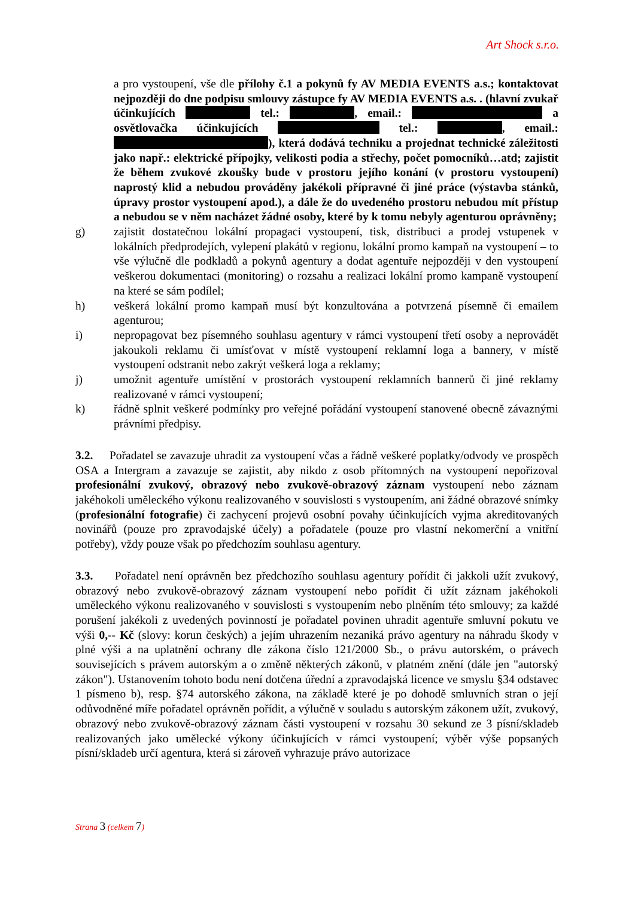Art Shock s.r.o.
a pro vystoupení, vše dle přílohy č.1 a pokynů fy AV MEDIA EVENTS a.s.; kontaktovat nejpozději do dne podpisu smlouvy zástupce fy AV MEDIA EVENTS a.s. . (hlavní zvukař účinkujících tel.: , email.: a osvětlovačka účinkujících tel.: , email.: ), která dodává techniku a projednat technické záležitosti jako např.: elektrické přípojky, velikosti podia a střechy, počet pomocníků…atd; zajistit že během zvukové zkoušky bude v prostoru jejího konání (v prostoru vystoupení) naprostý klid a nebudou prováděny jakékoli přípravné či jiné práce (výstavba stánků, úpravy prostor vystoupení apod.), a dále že do uvedeného prostoru nebudou mít přístup a nebudou se v něm nacházet žádné osoby, které by k tomu nebyly agenturou oprávněny;
g) zajistit dostatečnou lokální propagaci vystoupení, tisk, distribuci a prodej vstupenek v lokálních předprodejích, vylepení plakátů v regionu, lokální promo kampaň na vystoupení – to vše výlučně dle podkladů a pokynů agentury a dodat agentuře nejpozději v den vystoupení veškerou dokumentaci (monitoring) o rozsahu a realizaci lokální promo kampaně vystoupení na které se sám podílel;
h) veškerá lokální promo kampaň musí být konzultována a potvrzená písemně či emailem agenturou;
i) nepropagovat bez písemného souhlasu agentury v rámci vystoupení třetí osoby a neprovádět jakoukoli reklamu či umísťovat v místě vystoupení reklamní loga a bannery, v místě vystoupení odstranit nebo zakrýt veškerá loga a reklamy;
j) umožnit agentuře umístění v prostorách vystoupení reklamních bannerů či jiné reklamy realizované v rámci vystoupení;
k) řádně splnit veškeré podmínky pro veřejné pořádání vystoupení stanovené obecně závaznými právními předpisy.
3.2. Pořadatel se zavazuje uhradit za vystoupení včas a řádně veškeré poplatky/odvody ve prospěch OSA a Intergram a zavazuje se zajistit, aby nikdo z osob přítomných na vystoupení nepořizoval profesionální zvukový, obrazový nebo zvukově-obrazový záznam vystoupení nebo záznam jakéhokoli uměleckého výkonu realizovaného v souvislosti s vystoupením, ani žádné obrazové snímky (profesionální fotografie) či zachycení projevů osobní povahy účinkujících vyjma akreditovaných novinářů (pouze pro zpravodajské účely) a pořadatele (pouze pro vlastní nekomerční a vnitřní potřeby), vždy pouze však po předchozím souhlasu agentury.
3.3. Pořadatel není oprávněn bez předchozího souhlasu agentury pořídit či jakkoli užít zvukový, obrazový nebo zvukově-obrazový záznam vystoupení nebo pořídit či užít záznam jakéhokoli uměleckého výkonu realizovaného v souvislosti s vystoupením nebo plněním této smlouvy; za každé porušení jakékoli z uvedených povinností je pořadatel povinen uhradit agentuře smluvní pokutu ve výši 0,-- Kč (slovy: korun českých) a jejím uhrazením nezaniká právo agentury na náhradu škody v plné výši a na uplatnění ochrany dle zákona číslo 121/2000 Sb., o právu autorském, o právech souvisejících s právem autorským a o změně některých zákonů, v platném znění (dále jen "autorský zákon"). Ustanovením tohoto bodu není dotčena úřední a zpravodajská licence ve smyslu §34 odstavec 1 písmeno b), resp. §74 autorského zákona, na základě které je po dohodě smluvních stran o její odůvodněné míře pořadatel oprávněn pořídit, a výlučně v souladu s autorským zákonem užít, zvukový, obrazový nebo zvukově-obrazový záznam části vystoupení v rozsahu 30 sekund ze 3 písní/skladeb realizovaných jako umělecké výkony účinkujících v rámci vystoupení; výběr výše popsaných písní/skladeb určí agentura, která si zároveň vyhrazuje právo autorizace
Strana 3 (celkem 7)